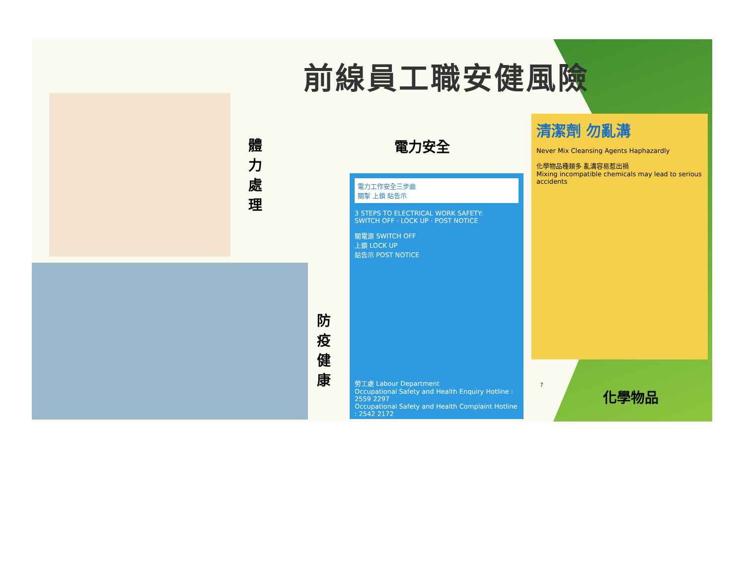前線員工職安健風險
體 力 處 理
電力安全
防 疫 健 康
電力工作安全三步曲
關掣 上鎖 貼告示
3 STEPS TO ELECTRICAL WORK SAFETY:
SWITCH OFF · LOCK UP · POST NOTICE
關電源 SWITCH OFF
上鎖 LOCK UP
貼告示 POST NOTICE
勞工處 Labour Department
Occupational Safety and Health Enquiry Hotline : 2559 2297
Occupational Safety and Health Complaint Hotline : 2542 2172
清潔劑 勿亂溝
Never Mix Cleansing Agents Haphazardly
化學物品種類多 亂溝容易惹出禍
Mixing incompatible chemicals may lead to serious accidents
7
化學物品